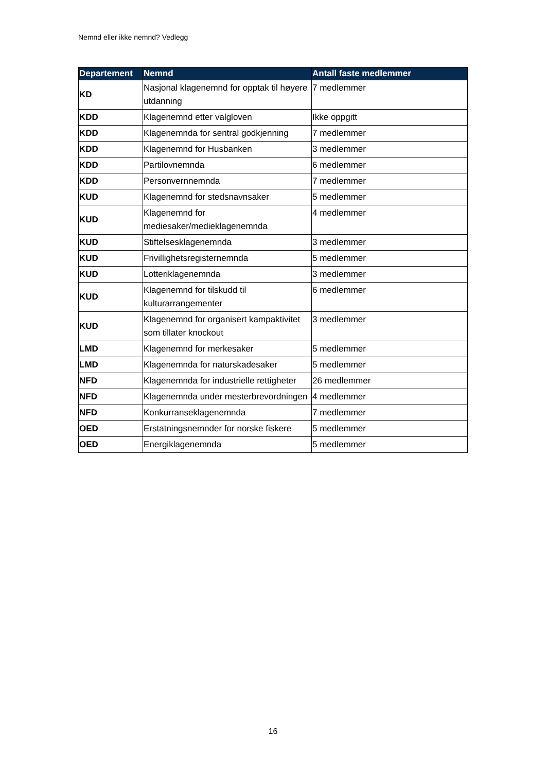Nemnd eller ikke nemnd? Vedlegg
| Departement | Nemnd | Antall faste medlemmer |
| --- | --- | --- |
| KD | Nasjonal klagenemnd for opptak til høyere utdanning | 7 medlemmer |
| KDD | Klagenemnd etter valgloven | Ikke oppgitt |
| KDD | Klagenemnda for sentral godkjenning | 7 medlemmer |
| KDD | Klagenemnd for Husbanken | 3 medlemmer |
| KDD | Partilovnemnda | 6 medlemmer |
| KDD | Personvernnemnda | 7 medlemmer |
| KUD | Klagenemnd for stedsnavnsaker | 5 medlemmer |
| KUD | Klagenemnd for mediesaker/medieklagenemnda | 4 medlemmer |
| KUD | Stiftelsesklagenemnda | 3 medlemmer |
| KUD | Frivillighetsregisternemnda | 5 medlemmer |
| KUD | Lotteriklagenemnda | 3 medlemmer |
| KUD | Klagenemnd for tilskudd til kulturarrangementer | 6 medlemmer |
| KUD | Klagenemnd for organisert kampaktivitet som tillater knockout | 3 medlemmer |
| LMD | Klagenemnd for merkesaker | 5 medlemmer |
| LMD | Klagenemnda for naturskadesaker | 5 medlemmer |
| NFD | Klagenemnda for industrielle rettigheter | 26 medlemmer |
| NFD | Klagenemnda under mesterbrevordningen | 4 medlemmer |
| NFD | Konkurranseklagenemnda | 7 medlemmer |
| OED | Erstatningsnemnder for norske fiskere | 5 medlemmer |
| OED | Energiklagenemnda | 5 medlemmer |
16